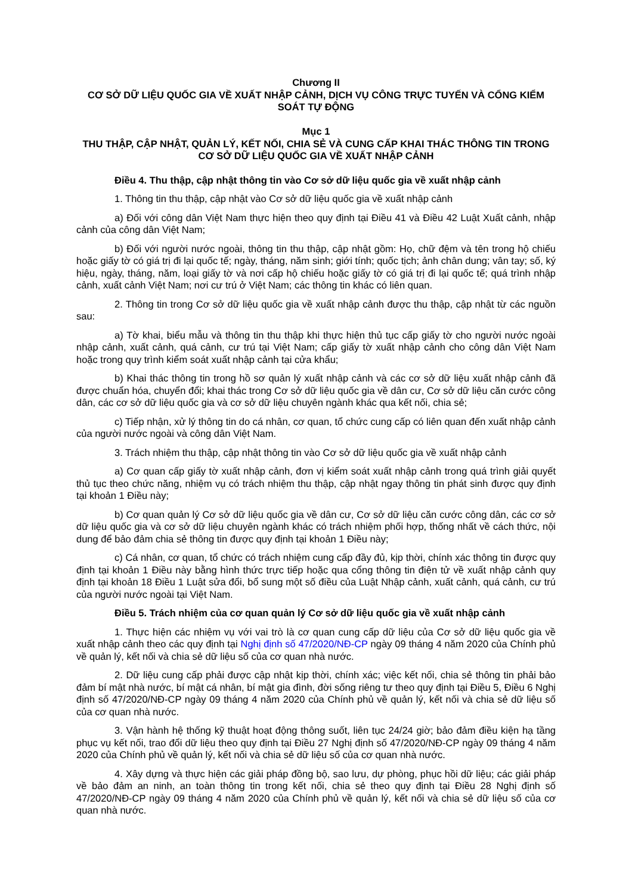Chương II
CƠ SỞ DỮ LIỆU QUỐC GIA VỀ XUẤT NHẬP CẢNH, DỊCH VỤ CÔNG TRỰC TUYẾN VÀ CỔNG KIỂM SOÁT TỰ ĐỘNG
Mục 1
THU THẬP, CẬP NHẬT, QUẢN LÝ, KẾT NỐI, CHIA SẺ VÀ CUNG CẤP KHAI THÁC THÔNG TIN TRONG CƠ SỞ DỮ LIỆU QUỐC GIA VỀ XUẤT NHẬP CẢNH
Điều 4. Thu thập, cập nhật thông tin vào Cơ sở dữ liệu quốc gia về xuất nhập cảnh
1. Thông tin thu thập, cập nhật vào Cơ sở dữ liệu quốc gia về xuất nhập cảnh
a) Đối với công dân Việt Nam thực hiện theo quy định tại Điều 41 và Điều 42 Luật Xuất cảnh, nhập cảnh của công dân Việt Nam;
b) Đối với người nước ngoài, thông tin thu thập, cập nhật gồm: Họ, chữ đệm và tên trong hộ chiếu hoặc giấy tờ có giá trị đi lại quốc tế; ngày, tháng, năm sinh; giới tính; quốc tịch; ảnh chân dung; vân tay; số, ký hiệu, ngày, tháng, năm, loại giấy tờ và nơi cấp hộ chiếu hoặc giấy tờ có giá trị đi lại quốc tế; quá trình nhập cảnh, xuất cảnh Việt Nam; nơi cư trú ở Việt Nam; các thông tin khác có liên quan.
2. Thông tin trong Cơ sở dữ liệu quốc gia về xuất nhập cảnh được thu thập, cập nhật từ các nguồn sau:
a) Tờ khai, biểu mẫu và thông tin thu thập khi thực hiện thủ tục cấp giấy tờ cho người nước ngoài nhập cảnh, xuất cảnh, quá cảnh, cư trú tại Việt Nam; cấp giấy tờ xuất nhập cảnh cho công dân Việt Nam hoặc trong quy trình kiểm soát xuất nhập cảnh tại cửa khẩu;
b) Khai thác thông tin trong hồ sơ quản lý xuất nhập cảnh và các cơ sở dữ liệu xuất nhập cảnh đã được chuẩn hóa, chuyển đổi; khai thác trong Cơ sở dữ liệu quốc gia về dân cư, Cơ sở dữ liệu căn cước công dân, các cơ sở dữ liệu quốc gia và cơ sở dữ liệu chuyên ngành khác qua kết nối, chia sẻ;
c) Tiếp nhận, xử lý thông tin do cá nhân, cơ quan, tổ chức cung cấp có liên quan đến xuất nhập cảnh của người nước ngoài và công dân Việt Nam.
3. Trách nhiệm thu thập, cập nhật thông tin vào Cơ sở dữ liệu quốc gia về xuất nhập cảnh
a) Cơ quan cấp giấy tờ xuất nhập cảnh, đơn vị kiểm soát xuất nhập cảnh trong quá trình giải quyết thủ tục theo chức năng, nhiệm vụ có trách nhiệm thu thập, cập nhật ngay thông tin phát sinh được quy định tại khoản 1 Điều này;
b) Cơ quan quản lý Cơ sở dữ liệu quốc gia về dân cư, Cơ sở dữ liệu căn cước công dân, các cơ sở dữ liệu quốc gia và cơ sở dữ liệu chuyên ngành khác có trách nhiệm phối hợp, thống nhất về cách thức, nội dung để bảo đảm chia sẻ thông tin được quy định tại khoản 1 Điều này;
c) Cá nhân, cơ quan, tổ chức có trách nhiệm cung cấp đầy đủ, kịp thời, chính xác thông tin được quy định tại khoản 1 Điều này bằng hình thức trực tiếp hoặc qua cổng thông tin điện tử về xuất nhập cảnh quy định tại khoản 18 Điều 1 Luật sửa đổi, bổ sung một số điều của Luật Nhập cảnh, xuất cảnh, quá cảnh, cư trú của người nước ngoài tại Việt Nam.
Điều 5. Trách nhiệm của cơ quan quản lý Cơ sở dữ liệu quốc gia về xuất nhập cảnh
1. Thực hiện các nhiệm vụ với vai trò là cơ quan cung cấp dữ liệu của Cơ sở dữ liệu quốc gia về xuất nhập cảnh theo các quy định tại Nghị định số 47/2020/NĐ-CP ngày 09 tháng 4 năm 2020 của Chính phủ về quản lý, kết nối và chia sẻ dữ liệu số của cơ quan nhà nước.
2. Dữ liệu cung cấp phải được cập nhật kịp thời, chính xác; việc kết nối, chia sẻ thông tin phải bảo đảm bí mật nhà nước, bí mật cá nhân, bí mật gia đình, đời sống riêng tư theo quy định tại Điều 5, Điều 6 Nghị định số 47/2020/NĐ-CP ngày 09 tháng 4 năm 2020 của Chính phủ về quản lý, kết nối và chia sẻ dữ liệu số của cơ quan nhà nước.
3. Vận hành hệ thống kỹ thuật hoạt động thông suốt, liên tục 24/24 giờ; bảo đảm điều kiện hạ tầng phục vụ kết nối, trao đổi dữ liệu theo quy định tại Điều 27 Nghị định số 47/2020/NĐ-CP ngày 09 tháng 4 năm 2020 của Chính phủ về quản lý, kết nối và chia sẻ dữ liệu số của cơ quan nhà nước.
4. Xây dựng và thực hiện các giải pháp đồng bộ, sao lưu, dự phòng, phục hồi dữ liệu; các giải pháp về bảo đảm an ninh, an toàn thông tin trong kết nối, chia sẻ theo quy định tại Điều 28 Nghị định số 47/2020/NĐ-CP ngày 09 tháng 4 năm 2020 của Chính phủ về quản lý, kết nối và chia sẻ dữ liệu số của cơ quan nhà nước.